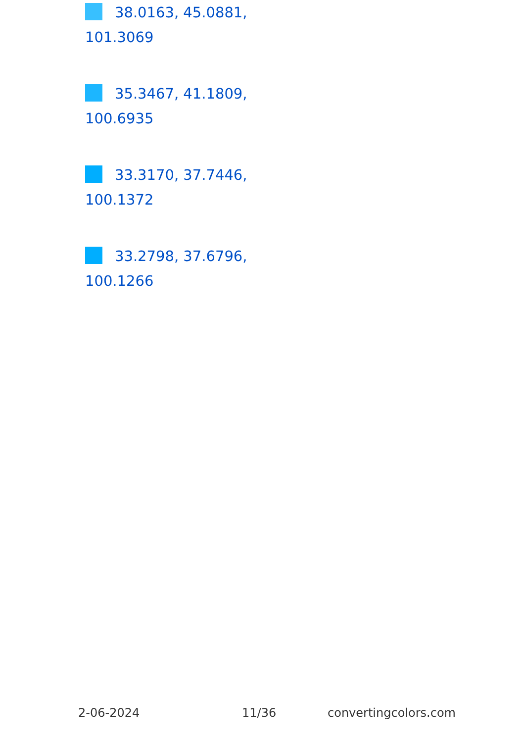38.0163, 45.0881, 101.3069
35.3467, 41.1809, 100.6935
33.3170, 37.7446, 100.1372
33.2798, 37.6796, 100.1266
2-06-2024 11/36 convertingcolors.com